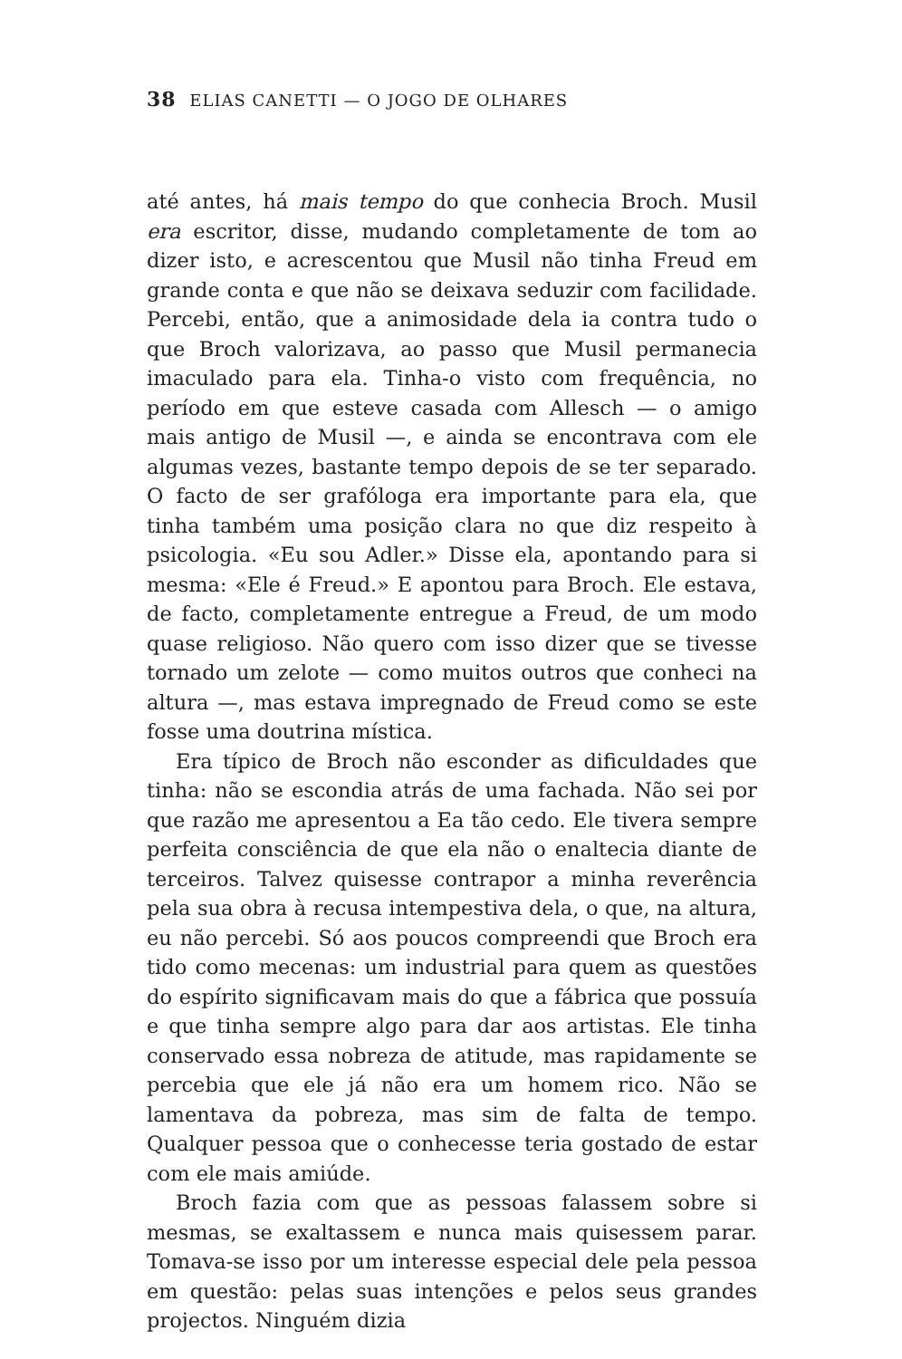38 ELIAS CANETTI — O JOGO DE OLHARES
até antes, há mais tempo do que conhecia Broch. Musil era escritor, disse, mudando completamente de tom ao dizer isto, e acrescentou que Musil não tinha Freud em grande conta e que não se deixava seduzir com facilidade. Percebi, então, que a animosidade dela ia contra tudo o que Broch valorizava, ao passo que Musil permanecia imaculado para ela. Tinha-o visto com frequência, no período em que esteve casada com Allesch — o amigo mais antigo de Musil —, e ainda se encontrava com ele algumas vezes, bastante tempo depois de se ter separado. O facto de ser grafóloga era importante para ela, que tinha também uma posição clara no que diz respeito à psicologia. «Eu sou Adler.» Disse ela, apontando para si mesma: «Ele é Freud.» E apontou para Broch. Ele estava, de facto, completamente entregue a Freud, de um modo quase religioso. Não quero com isso dizer que se tivesse tornado um zelote — como muitos outros que conheci na altura —, mas estava impregnado de Freud como se este fosse uma doutrina mística.
Era típico de Broch não esconder as dificuldades que tinha: não se escondia atrás de uma fachada. Não sei por que razão me apresentou a Ea tão cedo. Ele tivera sempre perfeita consciência de que ela não o enaltecia diante de terceiros. Talvez quisesse contrapor a minha reverência pela sua obra à recusa intempestiva dela, o que, na altura, eu não percebi. Só aos poucos compreendi que Broch era tido como mecenas: um industrial para quem as questões do espírito significavam mais do que a fábrica que possuía e que tinha sempre algo para dar aos artistas. Ele tinha conservado essa nobreza de atitude, mas rapidamente se percebia que ele já não era um homem rico. Não se lamentava da pobreza, mas sim de falta de tempo. Qualquer pessoa que o conhecesse teria gostado de estar com ele mais amiúde.
Broch fazia com que as pessoas falassem sobre si mesmas, se exaltassem e nunca mais quisessem parar. Tomava-se isso por um interesse especial dele pela pessoa em questão: pelas suas intenções e pelos seus grandes projectos. Ninguém dizia